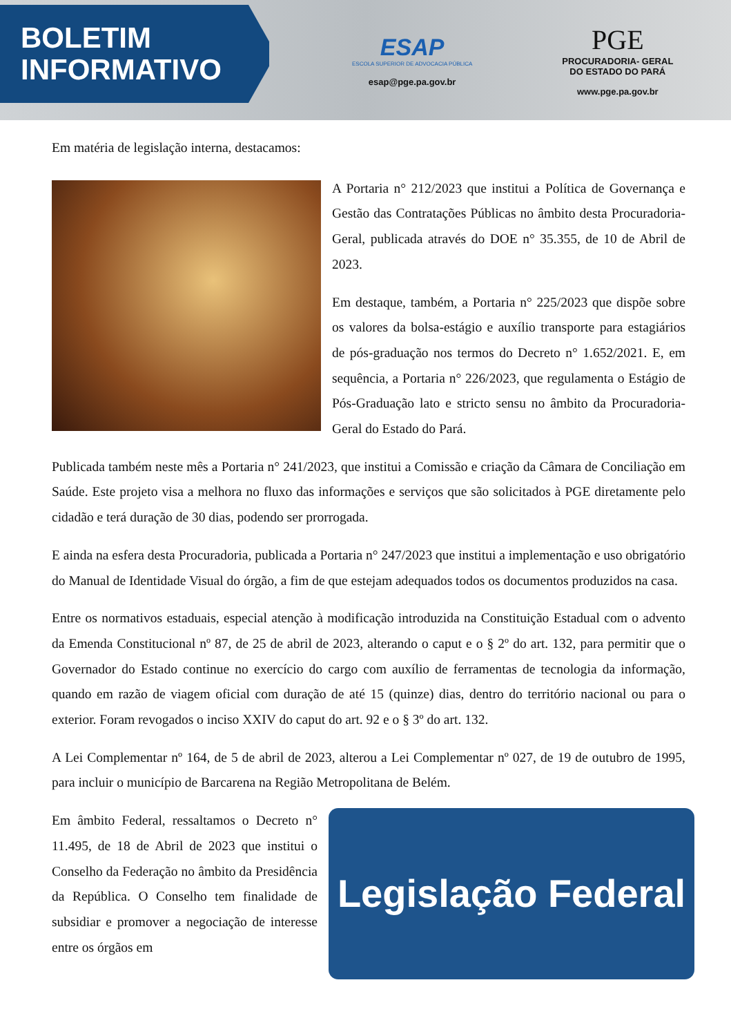BOLETIM
INFORMATIVO
ESAP
ESCOLA SUPERIOR DE ADVOCACIA PÚBLICA
esap@pge.pa.gov.br
PGE
PROCURADORIA- GERAL
DO ESTADO DO PARÁ
www.pge.pa.gov.br
Em matéria de legislação interna, destacamos:
A Portaria n° 212/2023 que institui a Política de Governança e Gestão das Contratações Públicas no âmbito desta Procuradoria-Geral, publicada através do DOE n° 35.355, de 10 de Abril de 2023.
Em destaque, também, a Portaria n° 225/2023 que dispõe sobre os valores da bolsa-estágio e auxílio transporte para estagiários de pós-graduação nos termos do Decreto n° 1.652/2021. E, em sequência, a Portaria n° 226/2023, que regulamenta o Estágio de Pós-Graduação lato e stricto sensu no âmbito da Procuradoria-Geral do Estado do Pará.
Publicada também neste mês a Portaria n° 241/2023, que institui a Comissão e criação da Câmara de Conciliação em Saúde. Este projeto visa a melhora no fluxo das informações e serviços que são solicitados à PGE diretamente pelo cidadão e terá duração de 30 dias, podendo ser prorrogada.
E ainda na esfera desta Procuradoria, publicada a Portaria n° 247/2023 que institui a implementação e uso obrigatório do Manual de Identidade Visual do órgão, a fim de que estejam adequados todos os documentos produzidos na casa.
Entre os normativos estaduais, especial atenção à modificação introduzida na Constituição Estadual com o advento da Emenda Constitucional nº 87, de 25 de abril de 2023, alterando o caput e o § 2º do art. 132, para permitir que o Governador do Estado continue no exercício do cargo com auxílio de ferramentas de tecnologia da informação, quando em razão de viagem oficial com duração de até 15 (quinze) dias, dentro do território nacional ou para o exterior. Foram revogados o inciso XXIV do caput do art. 92 e o § 3º do art. 132.
A Lei Complementar nº 164, de 5 de abril de 2023, alterou a Lei Complementar nº 027, de 19 de outubro de 1995, para incluir o município de Barcarena na Região Metropolitana de Belém.
Em âmbito Federal, ressaltamos o Decreto n° 11.495, de 18 de Abril de 2023 que institui o Conselho da Federação no âmbito da Presidência da República. O Conselho tem finalidade de subsidiar e promover a negociação de interesse entre os órgãos em
Legislação Federal